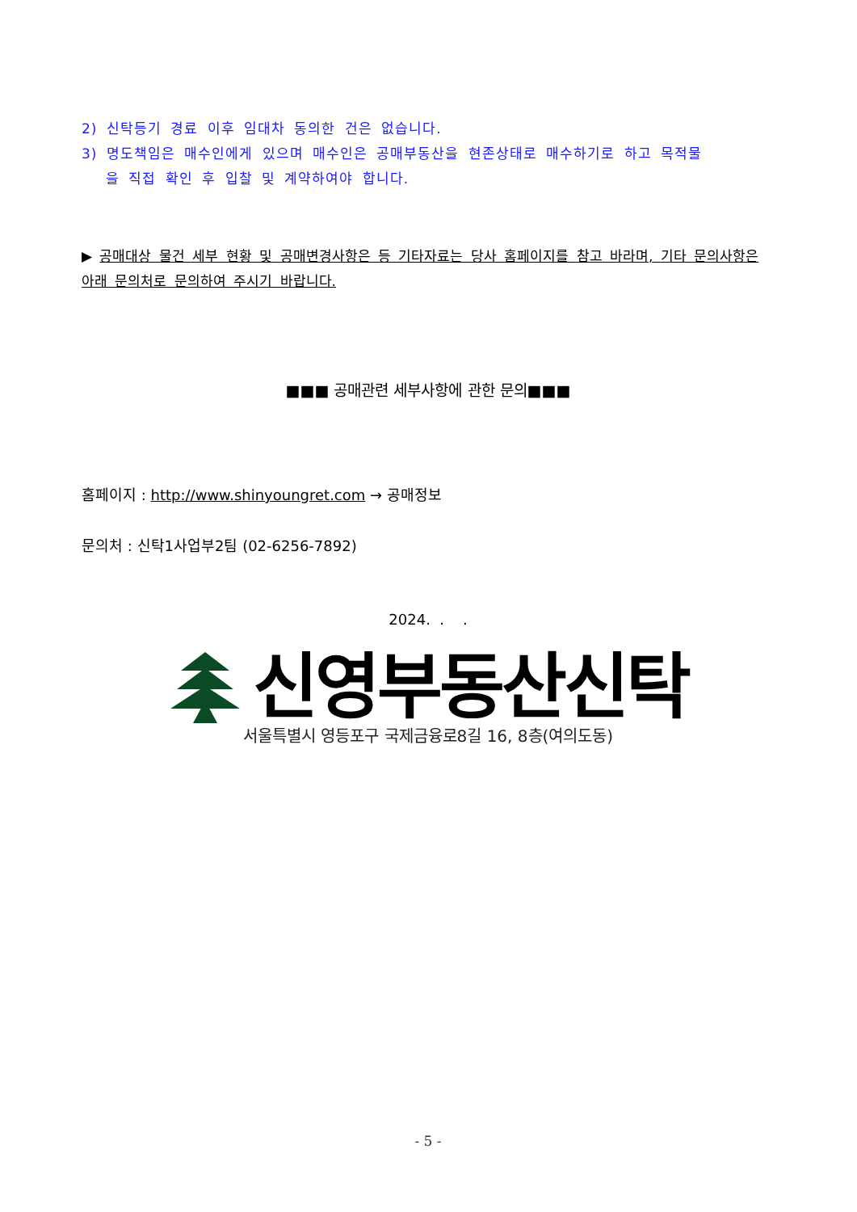2) 신탁등기 경료 이후 임대차 동의한 건은 없습니다.
3) 명도책임은 매수인에게 있으며 매수인은 공매부동산을 현존상태로 매수하기로 하고 목적물
을 직접 확인 후 입찰 및 계약하여야 합니다.
▶ 공매대상 물건 세부 현황 및 공매변경사항은 등 기타자료는 당사 홈페이지를 참고 바라며, 기타 문의사항은 아래 문의처로 문의하여 주시기 바랍니다.
■■■ 공매관련 세부사항에 관한 문의■■■
홈페이지 : http://www.shinyoungret.com → 공매정보
문의처 : 신탁1사업부2팀 (02-6256-7892)
2024. . .
신영부동산신탁
서울특별시 영등포구 국제금융로8길 16, 8층(여의도동)
- 5 -